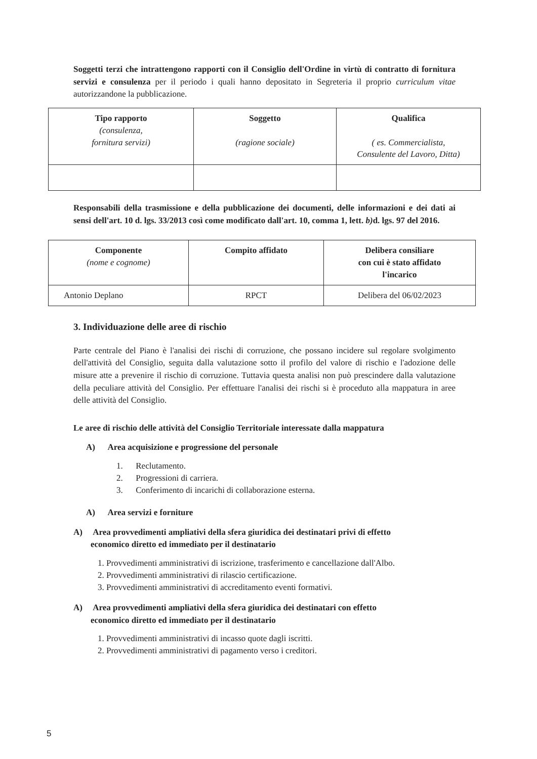Soggetti terzi che intrattengono rapporti con il Consiglio dell'Ordine in virtù di contratto di fornitura servizi e consulenza per il periodo i quali hanno depositato in Segreteria il proprio curriculum vitae autorizzandone la pubblicazione.
| Tipo rapporto (consulenza, fornitura servizi) | Soggetto (ragione sociale) | Qualifica ( es. Commercialista, Consulente del Lavoro, Ditta) |
Responsabili della trasmissione e della pubblicazione dei documenti, delle informazioni e dei dati ai sensi dell'art. 10 d. lgs. 33/2013 così come modificato dall'art. 10, comma 1, lett. b) d. lgs. 97 del 2016.
| Componente (nome e cognome) | Compito affidato | Delibera consiliare con cui è stato affidato l'incarico |
| Antonio Deplano | RPCT | Delibera del 06/02/2023 |
3. Individuazione delle aree di rischio
Parte centrale del Piano è l'analisi dei rischi di corruzione, che possano incidere sul regolare svolgimento dell'attività del Consiglio, seguita dalla valutazione sotto il profilo del valore di rischio e l'adozione delle misure atte a prevenire il rischio di corruzione. Tuttavia questa analisi non può prescindere dalla valutazione della peculiare attività del Consiglio. Per effettuare l'analisi dei rischi si è proceduto alla mappatura in aree delle attività del Consiglio.
Le aree di rischio delle attività del Consiglio Territoriale interessate dalla mappatura
A) Area acquisizione e progressione del personale
1. Reclutamento.
2. Progressioni di carriera.
3. Conferimento di incarichi di collaborazione esterna.
A) Area servizi e forniture
A) Area provvedimenti ampliativi della sfera giuridica dei destinatari privi di effetto
economico diretto ed immediato per il destinatario
1. Provvedimenti amministrativi di iscrizione, trasferimento e cancellazione dall'Albo.
2. Provvedimenti amministrativi di rilascio certificazione.
3. Provvedimenti amministrativi di accreditamento eventi formativi.
A) Area provvedimenti ampliativi della sfera giuridica dei destinatari con effetto
economico diretto ed immediato per il destinatario
1. Provvedimenti amministrativi di incasso quote dagli iscritti.
2. Provvedimenti amministrativi di pagamento verso i creditori.
5